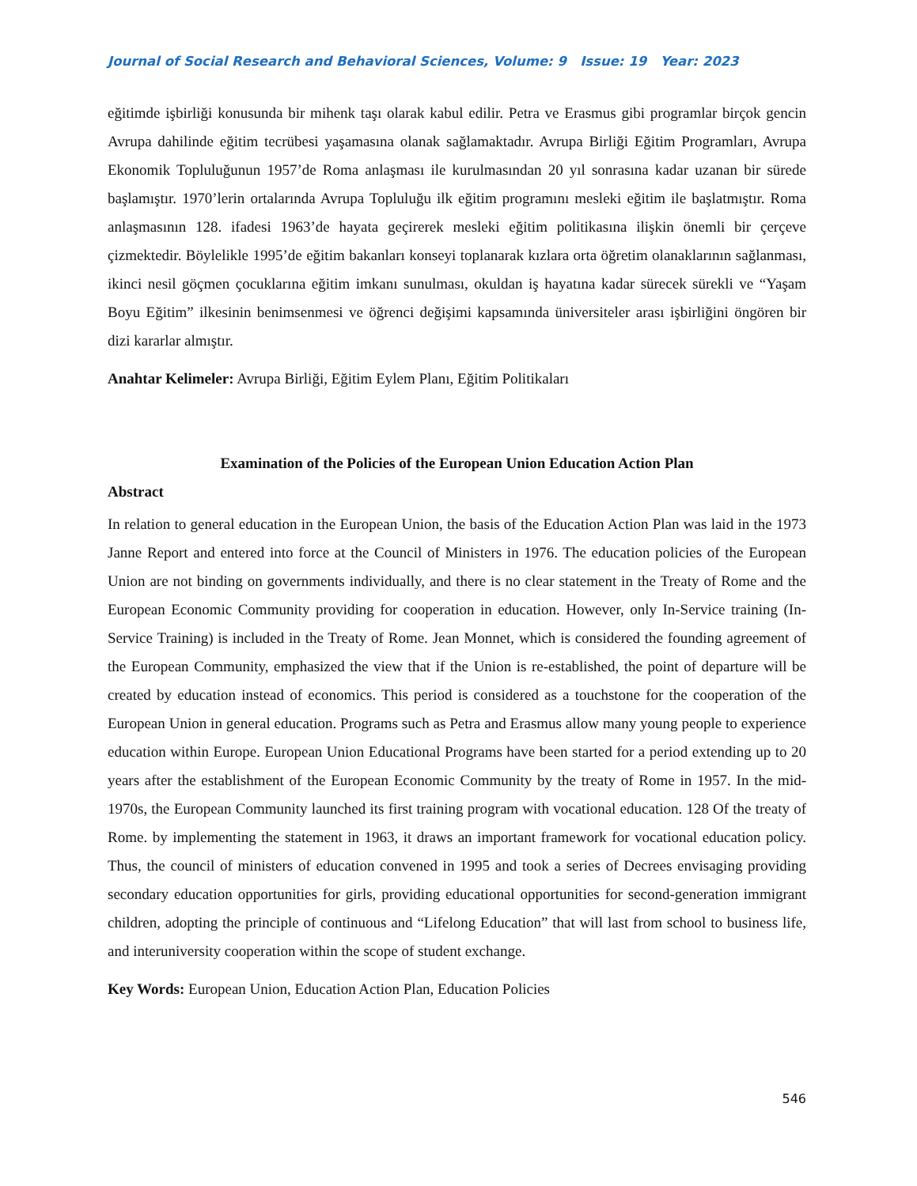Journal of Social Research and Behavioral Sciences, Volume: 9 Issue: 19 Year: 2023
eğitimde işbirliği konusunda bir mihenk taşı olarak kabul edilir. Petra ve Erasmus gibi programlar birçok gencin Avrupa dahilinde eğitim tecrübesi yaşamasına olanak sağlamaktadır. Avrupa Birliği Eğitim Programları, Avrupa Ekonomik Topluluğunun 1957’de Roma anlaşması ile kurulmasından 20 yıl sonrasına kadar uzanan bir sürede başlamıştır. 1970’lerin ortalarında Avrupa Topluluğu ilk eğitim programını mesleki eğitim ile başlatmıştır. Roma anlaşmasının 128. ifadesi 1963’de hayata geçirerek mesleki eğitim politikasına ilişkin önemli bir çerçeve çizmektedir. Böylelikle 1995’de eğitim bakanları konseyi toplanarak kızlara orta öğretim olanaklarının sağlanması, ikinci nesil göçmen çocuklarına eğitim imkanı sunulması, okuldan iş hayatına kadar sürecek sürekli ve “Yaşam Boyu Eğitim” ilkesinin benimsenmesi ve öğrenci değişimi kapsamında üniversiteler arası işbirliğini öngören bir dizi kararlar almıştır.
Anahtar Kelimeler: Avrupa Birliği, Eğitim Eylem Planı, Eğitim Politikaları
Examination of the Policies of the European Union Education Action Plan
Abstract
In relation to general education in the European Union, the basis of the Education Action Plan was laid in the 1973 Janne Report and entered into force at the Council of Ministers in 1976. The education policies of the European Union are not binding on governments individually, and there is no clear statement in the Treaty of Rome and the European Economic Community providing for cooperation in education. However, only In-Service training (In-Service Training) is included in the Treaty of Rome. Jean Monnet, which is considered the founding agreement of the European Community, emphasized the view that if the Union is re-established, the point of departure will be created by education instead of economics. This period is considered as a touchstone for the cooperation of the European Union in general education. Programs such as Petra and Erasmus allow many young people to experience education within Europe. European Union Educational Programs have been started for a period extending up to 20 years after the establishment of the European Economic Community by the treaty of Rome in 1957. In the mid-1970s, the European Community launched its first training program with vocational education. 128 Of the treaty of Rome. by implementing the statement in 1963, it draws an important framework for vocational education policy. Thus, the council of ministers of education convened in 1995 and took a series of Decrees envisaging providing secondary education opportunities for girls, providing educational opportunities for second-generation immigrant children, adopting the principle of continuous and “Lifelong Education” that will last from school to business life, and interuniversity cooperation within the scope of student exchange.
Key Words: European Union, Education Action Plan, Education Policies
546